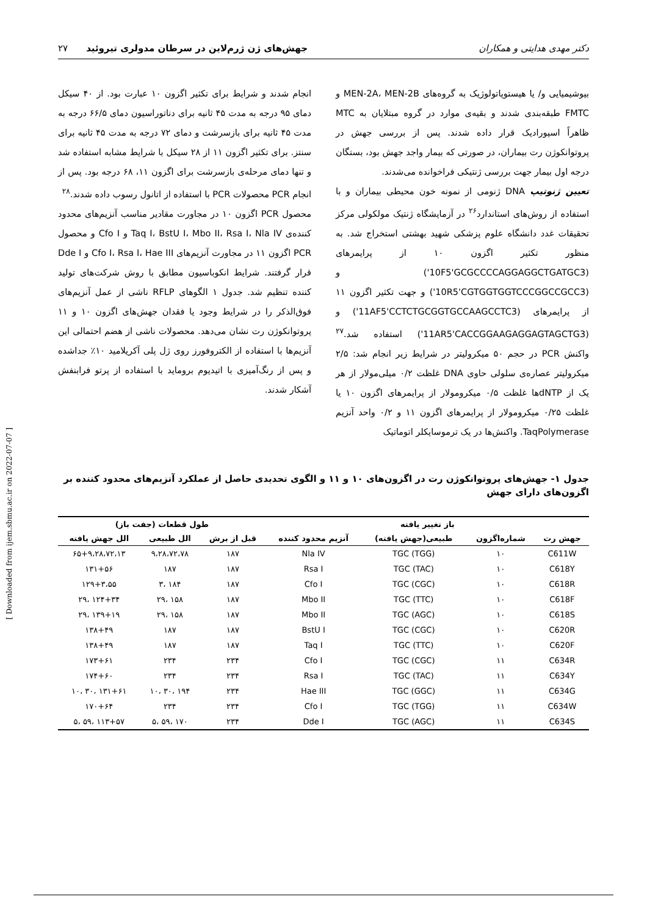دکتر مهدی هدایتی و همکاران جهش‌های ژن ژرم‌لاین در سرطان مدولری تیروئید ۲۷
بیوشیمیایی و/ یا هیستوپاتولوژیک به گروه‌های MEN-2A، MEN-2B و FMTC طبقه‌بندی شدند و بقیه‌ی موارد در گروه مبتلایان به MTC ظاهراً اسپورادیک قرار داده شدند. پس از بررسی جهش در پروتوانکوژن رت بیماران، در صورتی که بیمار واجد جهش بود، بستگان درجه اول بیمار جهت بررسی ژنتیکی فراخوانده می‌شدند.
تعیین ژنوتیپ DNA ژنومی از نمونه خون محیطی بیماران و با استفاده از روش‌های استاندارد<sup>۲۶</sup> در آزمایشگاه ژنتیک مولکولی مرکز تحقیقات غدد دانشگاه علوم پزشکی شهید بهشتی استخراج شد. به منظور تکثیر اگزون ۱۰ از پرایمرهای (10F5'GCGCCCCAGGAGGCTGATGC3') و (10R5'CGTGGTGGTCCCGGCCGCC3') و جهت تکثیر اگزون ۱۱ از پرایمرهای (11AF5'CCTCTGCGGTGCCAAGCCTC3') و (11AR5'CACCGGAAGAGGAGTAGCTG3') استفاده شد.<sup>۲۷</sup> واکنش PCR در حجم ۵۰ میکرولیتر در شرایط زیر انجام شد: ۲/۵ میکرولیتر عصاره‌ی سلولی حاوی DNA غلظت ۰/۲ میلی‌مولار از هر یک از dNTPها غلظت ۰/۵ میکرومولار از پرایمرهای اگزون ۱۰ یا غلظت ۰/۲۵ میکرومولار از پرایمرهای اگزون ۱۱ و ۰/۲ واحد آنزیم TaqPolymerase. واکنش‌ها در یک ترموسایکلر اتوماتیک
انجام شدند و شرایط برای تکثیر اگزون ۱۰ عبارت بود. از ۴۰ سیکل دمای ۹۵ درجه به مدت ۴۵ ثانیه برای دناتوراسیون دمای ۶۶/۵ درجه به مدت ۴۵ ثانیه برای بازسرشت و دمای ۷۲ درجه به مدت ۴۵ ثانیه برای سنتز. برای تکثیر اگزون ۱۱ از ۲۸ سیکل با شرایط مشابه استفاده شد و تنها دمای مرحله‌ی بازسرشت برای اگزون ۱۱، ۶۸ درجه بود. پس از انجام PCR محصولات PCR با استفاده از اتانول رسوب داده شدند.<sup>۲۸</sup>
محصول PCR اگزون ۱۰ در مجاورت مقادیر مناسب آنزیم‌های محدود کننده‌ی Taq I، BstU I، Mbo II، Rsa I، Nla IV و Cfo I و محصول PCR اگزون ۱۱ در مجاورت آنزیم‌های Cfo I، Rsa I، Hae III و Dde I قرار گرفتند. شرایط انکوباسیون مطابق با روش شرکت‌های تولید کننده تنظیم شد. جدول ۱ الگوهای RFLP ناشی از عمل آنزیم‌های فوق‌الذکر را در شرایط وجود یا فقدان جهش‌های اگزون ۱۰ و ۱۱ پروتوانکوژن رت نشان می‌دهد. محصولات ناشی از هضم احتمالی این آنزیم‌ها با استفاده از الکتروفورز روی ژل پلی آکریلامید ۱۰٪ جداشده و پس از رنگ‌آمیزی با اتیدیوم بروماید با استفاده از پرتو فرابنفش آشکار شدند.
جدول ۱- جهش‌های پروتوانکوژن رت در اگزون‌های ۱۰ و ۱۱ و الگوی تحدیدی حاصل از عملکرد آنزیم‌های محدود کننده بر اگزون‌های دارای جهش
| باز تغییر یافته | | | | طول قطعات (جفت باز) | | |
| --- | --- | --- | --- | --- | --- | --- |
| جهش رت | شماره‌اگزون | طبیعی(جهش یافته) | آنزیم محدود کننده | قبل از برش | الل طبیعی | الل جهش یافته |
| C611W | ۱۰ | TGC (TGG) | Nla IV | ۱۸۷ | ۹،۲۸،۷۲،۷۸ | ۶۵+۹،۲۸،۷۲،۱۳ |
| C618Y | ۱۰ | TGC (TAC) | Rsa I | ۱۸۷ | ۱۸۷ | ۱۳۱+۵۶ |
| C618R | ۱۰ | TGC (CGC) | Cfo I | ۱۸۷ | ۱۸۴ ،۳ | ۱۲۹+۳،۵۵ |
| C618F | ۱۰ | TGC (TTC) | Mbo II | ۱۸۷ | ۱۵۸ ،۲۹ | ۱۲۴+۳۴ ،۲۹ |
| C618S | ۱۰ | TGC (AGC) | Mbo II | ۱۸۷ | ۱۵۸ ،۲۹ | ۱۳۹+۱۹ ،۲۹ |
| C620R | ۱۰ | TGC (CGC) | BstU I | ۱۸۷ | ۱۸۷ | ۱۳۸+۴۹ |
| C620F | ۱۰ | TGC (TTC) | Taq I | ۱۸۷ | ۱۸۷ | ۱۳۸+۴۹ |
| C634R | ۱۱ | TGC (CGC) | Cfo I | ۲۳۴ | ۲۳۴ | ۱۷۳+۶۱ |
| C634Y | ۱۱ | TGC (TAC) | Rsa I | ۲۳۴ | ۲۳۴ | ۱۷۴+۶۰ |
| C634G | ۱۱ | TGC (GGC) | Hae III | ۲۳۴ | ۱۹۴ ،۳۰ ،۱۰ | ۱۳۱+۶۱ ،۳۰ ،۱۰ |
| C634W | ۱۱ | TGC (TGG) | Cfo I | ۲۳۴ | ۲۳۴ | ۱۷۰+۶۴ |
| C634S | ۱۱ | TGC (AGC) | Dde I | ۲۳۴ | ۱۷۰ ،۵۹ ،۵ | ۱۱۳+۵۷ ،۵۹ ،۵ |
[ Downloaded from ijem.sbmu.ac.ir on 2022-07-07 ]